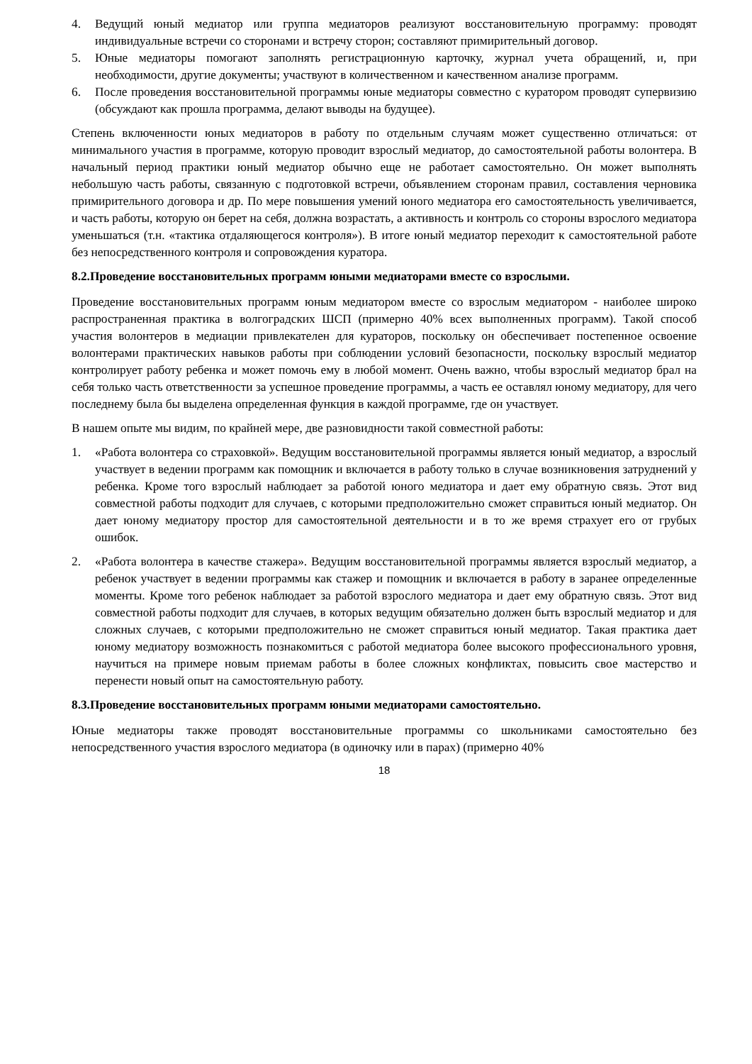4. Ведущий юный медиатор или группа медиаторов реализуют восстановительную программу: проводят индивидуальные встречи со сторонами и встречу сторон; составляют примирительный договор.
5. Юные медиаторы помогают заполнять регистрационную карточку, журнал учета обращений, и, при необходимости, другие документы; участвуют в количественном и качественном анализе программ.
6. После проведения восстановительной программы юные медиаторы совместно с куратором проводят супервизию (обсуждают как прошла программа, делают выводы на будущее).
Степень включенности юных медиаторов в работу по отдельным случаям может существенно отличаться: от минимального участия в программе, которую проводит взрослый медиатор, до самостоятельной работы волонтера. В начальный период практики юный медиатор обычно еще не работает самостоятельно. Он может выполнять небольшую часть работы, связанную с подготовкой встречи, объявлением сторонам правил, составления черновика примирительного договора и др. По мере повышения умений юного медиатора его самостоятельность увеличивается, и часть работы, которую он берет на себя, должна возрастать, а активность и контроль со стороны взрослого медиатора уменьшаться (т.н. «тактика отдаляющегося контроля»). В итоге юный медиатор переходит к самостоятельной работе без непосредственного контроля и сопровождения куратора.
8.2.Проведение восстановительных программ юными медиаторами вместе со взрослыми.
Проведение восстановительных программ юным медиатором вместе со взрослым медиатором - наиболее широко распространенная практика в волгоградских ШСП (примерно 40% всех выполненных программ). Такой способ участия волонтеров в медиации привлекателен для кураторов, поскольку он обеспечивает постепенное освоение волонтерами практических навыков работы при соблюдении условий безопасности, поскольку взрослый медиатор контролирует работу ребенка и может помочь ему в любой момент. Очень важно, чтобы взрослый медиатор брал на себя только часть ответственности за успешное проведение программы, а часть ее оставлял юному медиатору, для чего последнему была бы выделена определенная функция в каждой программе, где он участвует.
В нашем опыте мы видим, по крайней мере, две разновидности такой совместной работы:
1. «Работа волонтера со страховкой». Ведущим восстановительной программы является юный медиатор, а взрослый участвует в ведении программ как помощник и включается в работу только в случае возникновения затруднений у ребенка. Кроме того взрослый наблюдает за работой юного медиатора и дает ему обратную связь. Этот вид совместной работы подходит для случаев, с которыми предположительно сможет справиться юный медиатор. Он дает юному медиатору простор для самостоятельной деятельности и в то же время страхует его от грубых ошибок.
2. «Работа волонтера в качестве стажера». Ведущим восстановительной программы является взрослый медиатор, а ребенок участвует в ведении программы как стажер и помощник и включается в работу в заранее определенные моменты. Кроме того ребенок наблюдает за работой взрослого медиатора и дает ему обратную связь. Этот вид совместной работы подходит для случаев, в которых ведущим обязательно должен быть взрослый медиатор и для сложных случаев, с которыми предположительно не сможет справиться юный медиатор. Такая практика дает юному медиатору возможность познакомиться с работой медиатора более высокого профессионального уровня, научиться на примере новым приемам работы в более сложных конфликтах, повысить свое мастерство и перенести новый опыт на самостоятельную работу.
8.3.Проведение восстановительных программ юными медиаторами самостоятельно.
Юные медиаторы также проводят восстановительные программы со школьниками самостоятельно без непосредственного участия взрослого медиатора (в одиночку или в парах) (примерно 40%
18